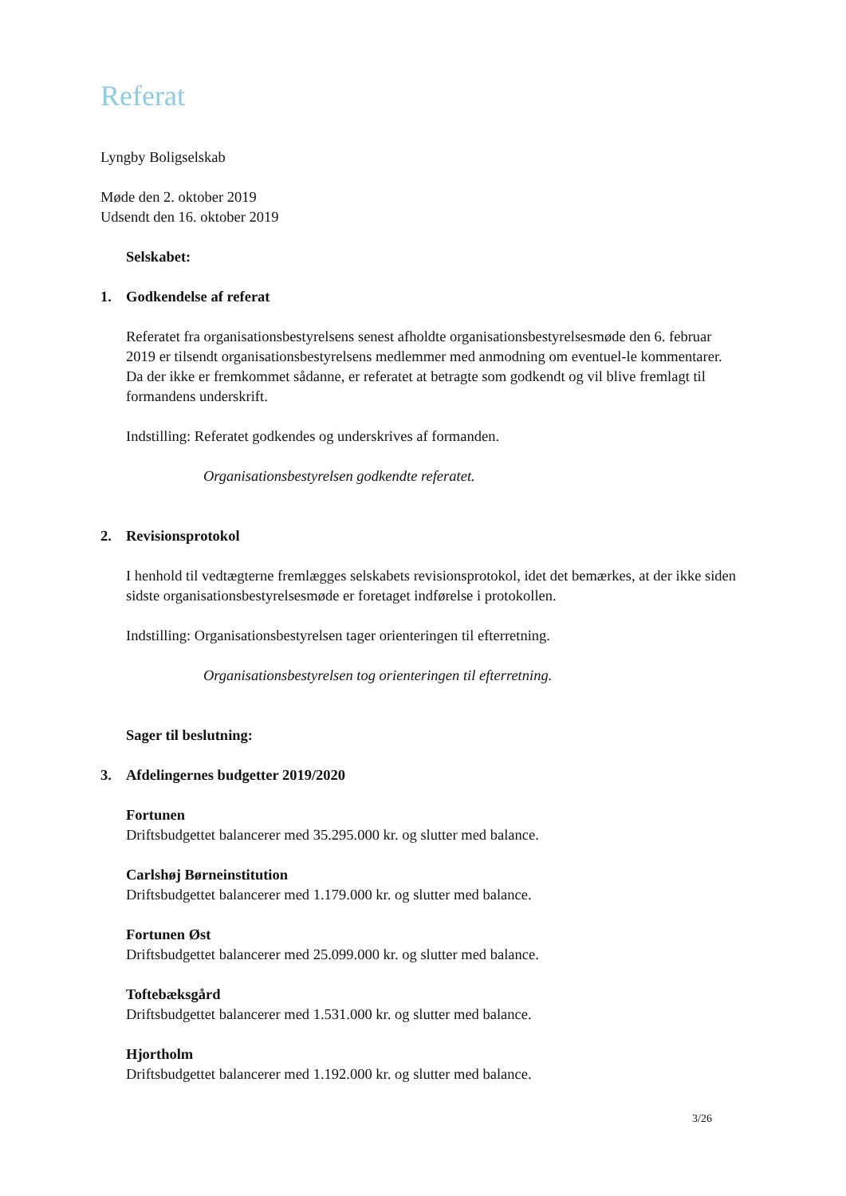Referat
Lyngby Boligselskab
Møde den 2. oktober 2019
Udsendt den 16. oktober 2019
Selskabet:
1. Godkendelse af referat
Referatet fra organisationsbestyrelsens senest afholdte organisationsbestyrelsesmøde den 6. februar 2019 er tilsendt organisationsbestyrelsens medlemmer med anmodning om eventuel-le kommentarer. Da der ikke er fremkommet sådanne, er referatet at betragte som godkendt og vil blive fremlagt til formandens underskrift.
Indstilling: Referatet godkendes og underskrives af formanden.
Organisationsbestyrelsen godkendte referatet.
2. Revisionsprotokol
I henhold til vedtægterne fremlægges selskabets revisionsprotokol, idet det bemærkes, at der ikke siden sidste organisationsbestyrelsesmøde er foretaget indførelse i protokollen.
Indstilling: Organisationsbestyrelsen tager orienteringen til efterretning.
Organisationsbestyrelsen tog orienteringen til efterretning.
Sager til beslutning:
3. Afdelingernes budgetter 2019/2020
Fortunen
Driftsbudgettet balancerer med 35.295.000 kr. og slutter med balance.
Carlshøj Børneinstitution
Driftsbudgettet balancerer med 1.179.000 kr. og slutter med balance.
Fortunen Øst
Driftsbudgettet balancerer med 25.099.000 kr. og slutter med balance.
Toftebæksgård
Driftsbudgettet balancerer med 1.531.000 kr. og slutter med balance.
Hjortholm
Driftsbudgettet balancerer med 1.192.000 kr. og slutter med balance.
3/26